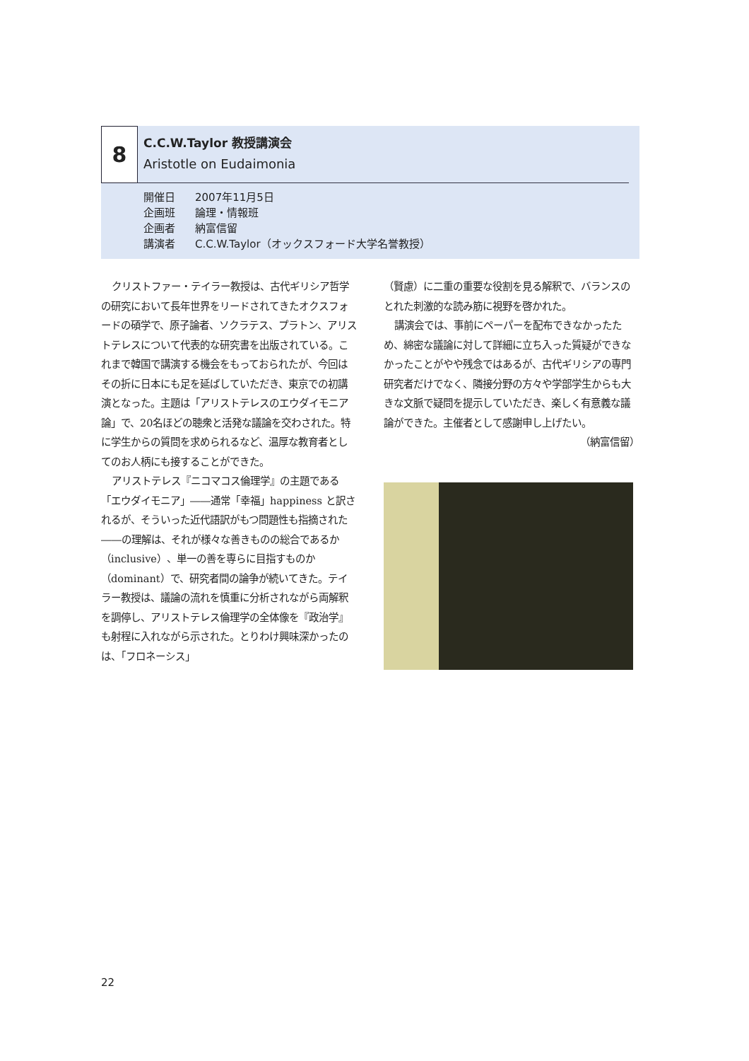8
C.C.W.Taylor 教授講演会
Aristotle on Eudaimonia
開催日 2007年11月5日
企画班 論理・情報班
企画者 納富信留
講演者 C.C.W.Taylor（オックスフォード大学名誉教授）
クリストファー・テイラー教授は、古代ギリシア哲学の研究において長年世界をリードされてきたオクスフォードの碩学で、原子論者、ソクラテス、プラトン、アリストテレスについて代表的な研究書を出版されている。これまで韓国で講演する機会をもっておられたが、今回はその折に日本にも足を延ばしていただき、東京での初講演となった。主題は「アリストテレスのエウダイモニア論」で、20名ほどの聴衆と活発な議論を交わされた。特に学生からの質問を求められるなど、温厚な教育者としてのお人柄にも接することができた。
アリストテレス『ニコマコス倫理学』の主題である「エウダイモニア」――通常「幸福」happiness と訳されるが、そういった近代語訳がもつ問題性も指摘された――の理解は、それが様々な善きものの総合であるか（inclusive）、単一の善を専らに目指すものか（dominant）で、研究者間の論争が続いてきた。テイラー教授は、議論の流れを慎重に分析されながら両解釈を調停し、アリストテレス倫理学の全体像を『政治学』も射程に入れながら示された。とりわけ興味深かったのは、「フロネーシス」
（賢慮）に二重の重要な役割を見る解釈で、バランスのとれた刺激的な読み筋に視野を啓かれた。
講演会では、事前にペーパーを配布できなかったため、綿密な議論に対して詳細に立ち入った質疑ができなかったことがやや残念ではあるが、古代ギリシアの専門研究者だけでなく、隣接分野の方々や学部学生からも大きな文脈で疑問を提示していただき、楽しく有意義な議論ができた。主催者として感謝申し上げたい。 （納富信留）
22